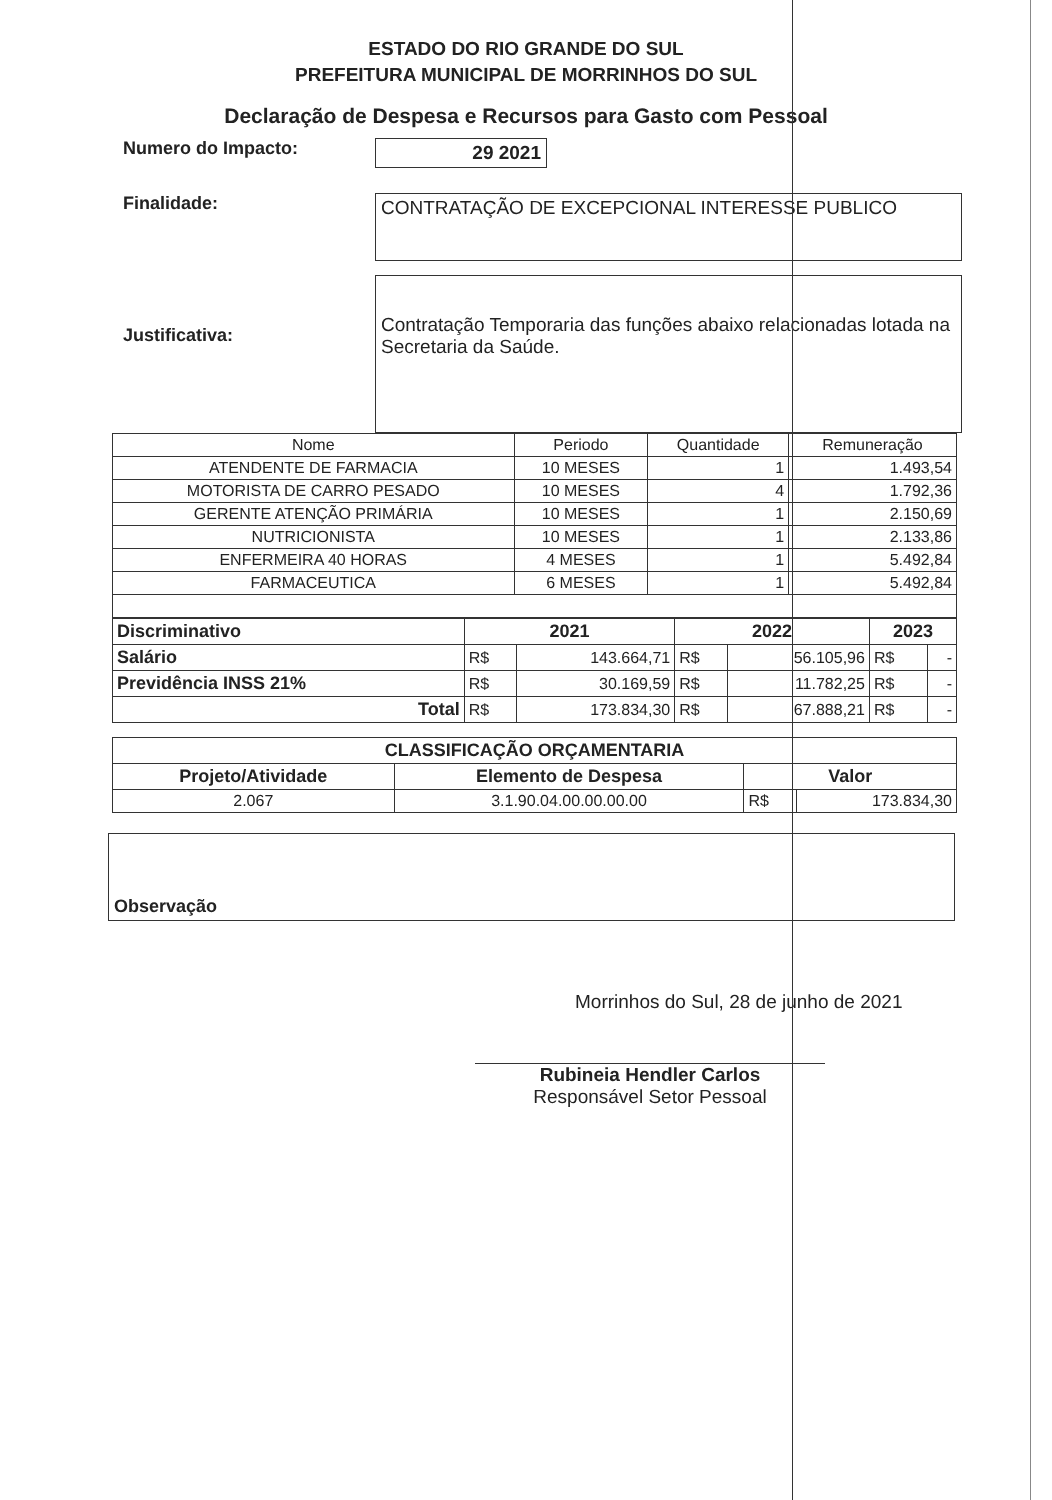ESTADO DO RIO GRANDE DO SUL
PREFEITURA MUNICIPAL DE MORRINHOS DO SUL
Declaração de Despesa e Recursos para Gasto com Pessoal
Numero do Impacto:
29 2021
Finalidade:
CONTRATAÇÃO DE EXCEPCIONAL INTERESSE PUBLICO
Justificativa:
Contratação Temporaria das funções abaixo relacionadas lotada na Secretaria da Saúde.
| Nome | Periodo | Quantidade | Remuneração |
| --- | --- | --- | --- |
| ATENDENTE DE FARMACIA | 10 MESES | 1 | 1.493,54 |
| MOTORISTA DE CARRO PESADO | 10 MESES | 4 | 1.792,36 |
| GERENTE ATENÇÃO PRIMÁRIA | 10 MESES | 1 | 2.150,69 |
| NUTRICIONISTA | 10 MESES | 1 | 2.133,86 |
| ENFERMEIRA 40 HORAS | 4 MESES | 1 | 5.492,84 |
| FARMACEUTICA | 6 MESES | 1 | 5.492,84 |
| Discriminativo | 2021 | | 2022 | | 2023 | |
| Salário | R$ | 143.664,71 | R$ | 56.105,96 | R$ | - |
| Previdência INSS 21% | R$ | 30.169,59 | R$ | 11.782,25 | R$ | - |
| Total | R$ | 173.834,30 | R$ | 67.888,21 | R$ | - |
| CLASSIFICAÇÃO ORÇAMENTARIA | | | |
| --- | --- | --- | --- |
| Projeto/Atividade | Elemento de Despesa | Valor | |
| 2.067 | 3.1.90.04.00.00.00.00 | R$ | 173.834,30 |
Observação
Morrinhos do Sul, 28 de junho de 2021
Rubineia Hendler Carlos
Responsável Setor Pessoal